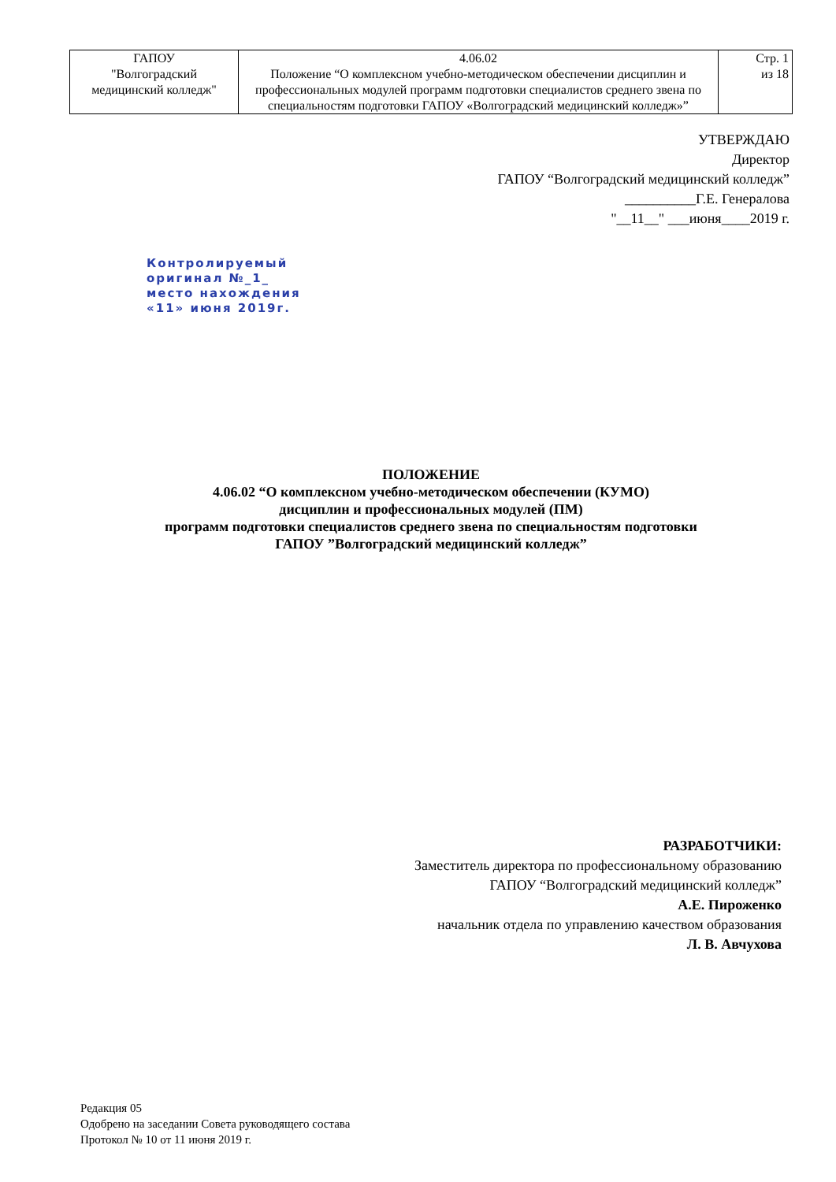| ГАПОУ "Волгоградский медицинский колледж" | 4.06.02 Положение “О комплексном учебно-методическом обеспечении дисциплин и профессиональных модулей программ подготовки специалистов среднего звена по специальностям подготовки ГАПОУ «Волгоградский медицинский колледж»” | Стр. 1 из 18 |
УТВЕРЖДАЮ
Директор
ГАПОУ “Волгоградский медицинский колледж”
__________Г.Е. Генералова
"__11__" ___июня____2019 г.
Контролируемый
оригинал №_1_
место нахождения
«11» июня 2019г.
ПОЛОЖЕНИЕ
4.06.02 “О комплексном учебно-методическом обеспечении (КУМО)
дисциплин и профессиональных модулей (ПМ)
программ подготовки специалистов среднего звена по специальностям подготовки
ГАПОУ ”Волгоградский медицинский колледж”
РАЗРАБОТЧИКИ:
Заместитель директора по профессиональному образованию
ГАПОУ “Волгоградский медицинский колледж”
А.Е. Пироженко
начальник отдела по управлению качеством образования
Л. В. Авчухова
Редакция 05
Одобрено на заседании Совета руководящего состава
Протокол № 10 от 11 июня 2019 г.